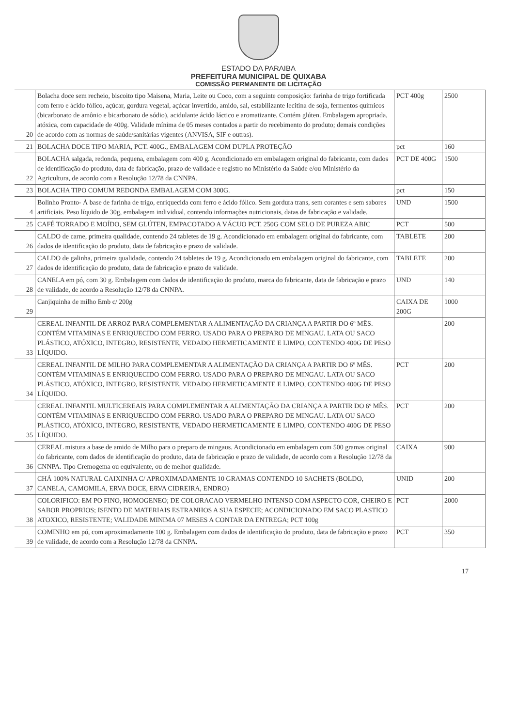ESTADO DA PARAIBA
PREFEITURA MUNICIPAL DE QUIXABA
COMISSÃO PERMANENTE DE LICITAÇÃO
| 20 | Bolacha doce sem recheio, biscoito tipo Maisena, Maria, Leite ou Coco, com a seguinte composição: farinha de trigo fortificada com ferro e ácido fólico, açúcar, gordura vegetal, açúcar invertido, amido, sal, estabilizante lecitina de soja, fermentos químicos (bicarbonato de amônio e bicarbonato de sódio), acidulante ácido láctico e aromatizante. Contém glúten. Embalagem apropriada, atóxica, com capacidade de 400g. Validade mínima de 05 meses contados a partir do recebimento do produto; demais condições de acordo com as normas de saúde/sanitárias vigentes (ANVISA, SIF e outras). | PCT 400g | 2500 |
| 21 | BOLACHA DOCE TIPO MARIA, PCT. 400G., EMBALAGEM COM DUPLA PROTEÇÃO | pct | 160 |
| 22 | BOLACHA salgada, redonda, pequena, embalagem com 400 g. Acondicionado em embalagem original do fabricante, com dados de identificação do produto, data de fabricação, prazo de validade e registro no Ministério da Saúde e/ou Ministério da Agricultura, de acordo com a Resolução 12/78 da CNNPA. | PCT DE 400G | 1500 |
| 23 | BOLACHA TIPO COMUM REDONDA EMBALAGEM COM 300G. | pct | 150 |
| 4 | Bolinho Pronto- À base de farinha de trigo, enriquecida com ferro e ácido fólico. Sem gordura trans, sem corantes e sem sabores artificiais. Peso líquido de 30g, embalagem individual, contendo informações nutricionais, datas de fabricação e validade. | UND | 1500 |
| 25 | CAFÉ TORRADO E MOÍDO, SEM GLÚTEN, EMPACOTADO A VÁCUO PCT. 250G COM SELO DE PUREZA ABIC | PCT | 500 |
| 26 | CALDO de carne, primeira qualidade, contendo 24 tabletes de 19 g. Acondicionado em embalagem original do fabricante, com dados de identificação do produto, data de fabricação e prazo de validade. | TABLETE | 200 |
| 27 | CALDO de galinha, primeira qualidade, contendo 24 tabletes de 19 g. Acondicionado em embalagem original do fabricante, com dados de identificação do produto, data de fabricação e prazo de validade. | TABLETE | 200 |
| 28 | CANELA em pó, com 30 g. Embalagem com dados de identificação do produto, marca do fabricante, data de fabricação e prazo de validade, de acordo a Resolução 12/78 da CNNPA. | UND | 140 |
| 29 | Canjiquinha de milho Emb c/ 200g | CAIXA DE 200G | 1000 |
| 33 | CEREAL INFANTIL DE ARROZ PARA COMPLEMENTAR A ALIMENTAÇÃO DA CRIANÇA A PARTIR DO 6º MÊS. CONTÉM VITAMINAS E ENRIQUECIDO COM FERRO. USADO PARA O PREPARO DE MINGAU. LATA OU SACO PLÁSTICO, ATÓXICO, INTEGRO, RESISTENTE, VEDADO HERMETICAMENTE E LIMPO, CONTENDO 400G DE PESO LÍQUIDO. | | 200 |
| 34 | CEREAL INFANTIL DE MILHO PARA COMPLEMENTAR A ALIMENTAÇÃO DA CRIANÇA A PARTIR DO 6º MÊS. CONTÉM VITAMINAS E ENRIQUECIDO COM FERRO. USADO PARA O PREPARO DE MINGAU. LATA OU SACO PLÁSTICO, ATÓXICO, INTEGRO, RESISTENTE, VEDADO HERMETICAMENTE E LIMPO, CONTENDO 400G DE PESO LÍQUIDO. | PCT | 200 |
| 35 | CEREAL INFANTIL MULTICEREAIS PARA COMPLEMENTAR A ALIMENTAÇÃO DA CRIANÇA A PARTIR DO 6º MÊS. CONTÉM VITAMINAS E ENRIQUECIDO COM FERRO. USADO PARA O PREPARO DE MINGAU. LATA OU SACO PLÁSTICO, ATÓXICO, INTEGRO, RESISTENTE, VEDADO HERMETICAMENTE E LIMPO, CONTENDO 400G DE PESO LÍQUIDO. | PCT | 200 |
| 36 | CEREAL mistura a base de amido de Milho para o preparo de mingaus. Acondicionado em embalagem com 500 gramas original do fabricante, com dados de identificação do produto, data de fabricação e prazo de validade, de acordo com a Resolução 12/78 da CNNPA. Tipo Cremogema ou equivalente, ou de melhor qualidade. | CAIXA | 900 |
| 37 | CHÁ 100% NATURAL CAIXINHA C/ APROXIMADAMENTE 10 GRAMAS CONTENDO 10 SACHETS (BOLDO, CANELA, CAMOMILA, ERVA DOCE, ERVA CIDREIRA, ENDRO) | UNID | 200 |
| 38 | COLORIFICO: EM PO FINO, HOMOGENEO; DE COLORACAO VERMELHO INTENSO COM ASPECTO COR, CHEIRO E SABOR PROPRIOS; ISENTO DE MATERIAIS ESTRANHOS A SUA ESPECIE; ACONDICIONADO EM SACO PLASTICO ATOXICO, RESISTENTE; VALIDADE MINIMA 07 MESES A CONTAR DA ENTREGA; PCT 100g | PCT | 2000 |
| 39 | COMINHO em pó, com aproximadamente 100 g. Embalagem com dados de identificação do produto, data de fabricação e prazo de validade, de acordo com a Resolução 12/78 da CNNPA. | PCT | 350 |
17